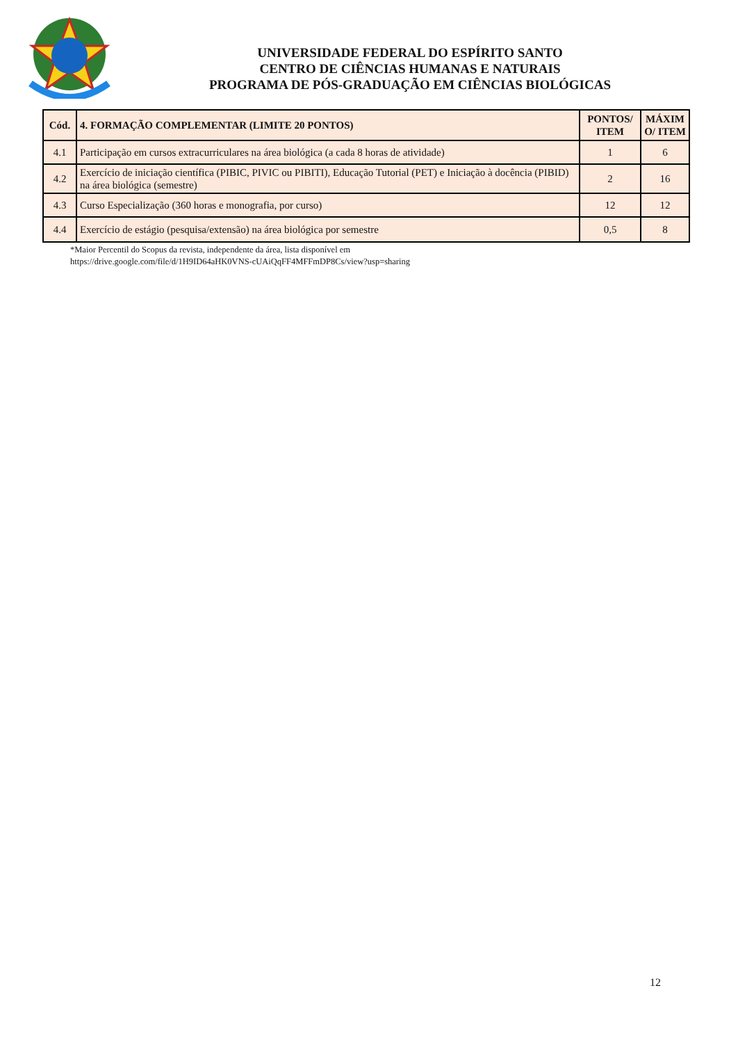UNIVERSIDADE FEDERAL DO ESPÍRITO SANTO
CENTRO DE CIÊNCIAS HUMANAS E NATURAIS
PROGRAMA DE PÓS-GRADUAÇÃO EM CIÊNCIAS BIOLÓGICAS
| Cód. | 4. FORMAÇÃO COMPLEMENTAR (LIMITE 20 PONTOS) | PONTOS/ ITEM | MÁXIM O/ ITEM |
| --- | --- | --- | --- |
| 4.1 | Participação em cursos extracurriculares na área biológica (a cada 8 horas de atividade) | 1 | 6 |
| 4.2 | Exercício de iniciação científica (PIBIC, PIVIC ou PIBITI), Educação Tutorial (PET) e Iniciação à docência (PIBID) na área biológica (semestre) | 2 | 16 |
| 4.3 | Curso Especialização (360 horas e monografia, por curso) | 12 | 12 |
| 4.4 | Exercício de estágio (pesquisa/extensão) na área biológica por semestre | 0,5 | 8 |
*Maior Percentil do Scopus da revista, independente da área, lista disponível em
https://drive.google.com/file/d/1H9ID64aHK0VNS-cUAiQqFF4MFFmDP8Cs/view?usp=sharing
12